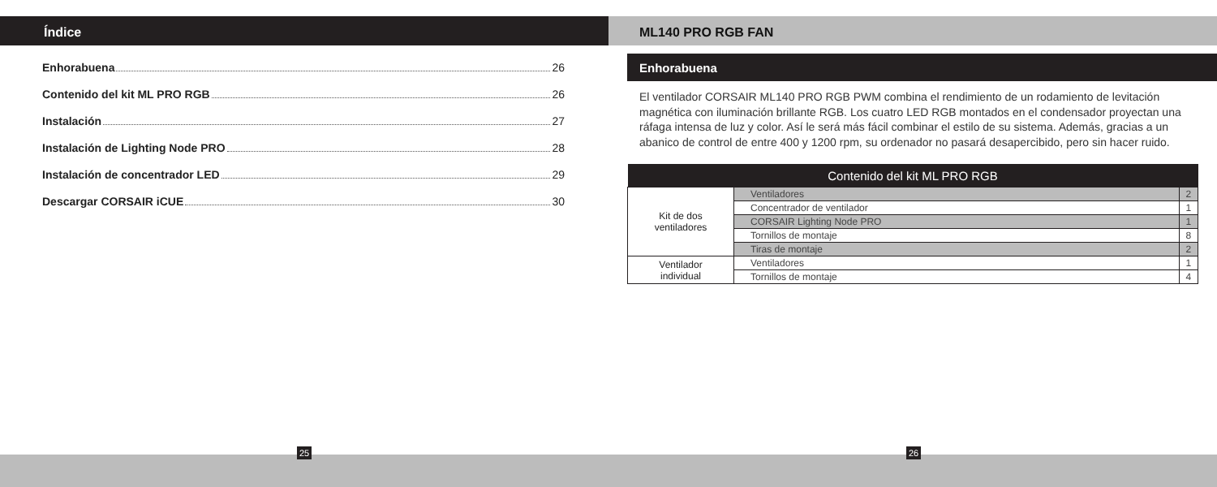Índice
Enhorabuena 26
Contenido del kit ML PRO RGB 26
Instalación 27
Instalación de Lighting Node PRO 28
Instalación de concentrador LED 29
Descargar CORSAIR iCUE 30
ML140 PRO RGB FAN
Enhorabuena
El ventilador CORSAIR ML140 PRO RGB PWM combina el rendimiento de un rodamiento de levitación magnética con iluminación brillante RGB. Los cuatro LED RGB montados en el condensador proyectan una ráfaga intensa de luz y color. Así le será más fácil combinar el estilo de su sistema. Además, gracias a un abanico de control de entre 400 y 1200 rpm, su ordenador no pasará desapercibido, pero sin hacer ruido.
| Contenido del kit ML PRO RGB | | |
| --- | --- | --- |
| Kit de dos ventiladores | Ventiladores | 2 |
| | Concentrador de ventilador | 1 |
| | CORSAIR Lighting Node PRO | 1 |
| | Tornillos de montaje | 8 |
| | Tiras de montaje | 2 |
| Ventilador individual | Ventiladores | 1 |
| | Tornillos de montaje | 4 |
25 26